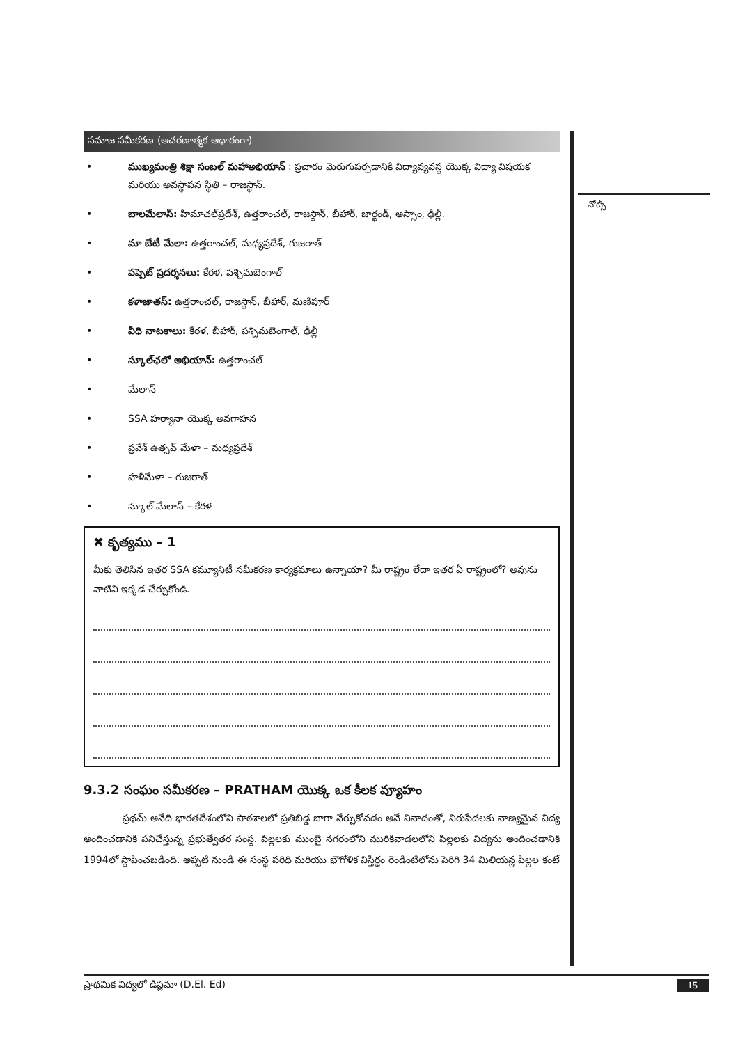నోట్స్
సమాజ సమీకరణ (ఆచరణాత్మక ఆధారంగా)
• ముఖ్యమంత్రి శిక్షా సంబల్ మహాఅభియాన్ : ప్రచారం మెరుగుపర్చడానికి విద్యావ్యవస్థ యొక్క విద్యా విషయక మరియు అవస్థాపన స్థితి – రాజస్థాన్.
• బాలమేలాస్: హిమాచల్‌ప్రదేశ్, ఉత్తరాంచల్, రాజస్థాన్, బీహార్, జార్ఖండ్, అస్సాం, ఢిల్లీ.
• మా బేటీ మేలా: ఉత్తరాంచల్, మధ్యప్రదేశ్, గుజరాత్
• పప్పెట్ ప్రదర్శనలు: కేరళ, పశ్చిమబెంగాల్
• కళాజాతస్: ఉత్తరాంచల్, రాజస్థాన్, బీహార్, మణిపూర్
• వీధి నాటకాలు: కేరళ, బీహార్, పశ్చిమబెంగాల్, ఢిల్లీ
• స్కూల్‌ఛలో అభియాన్: ఉత్తరాంచల్
• మేలాస్
• SSA హర్యానా యొక్క అవగాహన
• ప్రవేశ్ ఉత్సవ్ మేళా – మధ్యప్రదేశ్
• హళీమేళా – గుజరాత్
• స్కూల్ మేలాస్ – కేరళ
✖ కృత్యము – 1
మీకు తెలిసిన ఇతర SSA కమ్యూనిటీ సమీకరణ కార్యక్రమాలు ఉన్నాయా? మీ రాష్ట్రం లేదా ఇతర ఏ రాష్ట్రంలో? అవును వాటిని ఇక్కడ చేర్చుకోండి.
9.3.2 సంఘం సమీకరణ – PRATHAM యొక్క ఒక కీలక వ్యూహం
ప్రథమ్ అనేది భారతదేశంలోని పాఠశాలలో ప్రతిబిడ్డ బాగా నేర్చుకోవడం అనే నినాదంతో, నిరుపేదలకు నాణ్యమైన విద్య అందించడానికి పనిచేస్తున్న ప్రభుత్వేతర సంస్థ. పిల్లలకు ముంబై నగరంలోని మురికివాడలలోని పిల్లలకు విద్యను అందించడానికి 1994లో స్థాపించబడింది. అప్పటి నుండి ఈ సంస్థ పరిధి మరియు భౌగోళిక విస్తీర్ణం రెండింటిలోను పెరిగి 34 మిలియన్ల పిల్లల కంటే
ప్రాథమిక విద్యలో డిప్లమా (D.El. Ed) 15